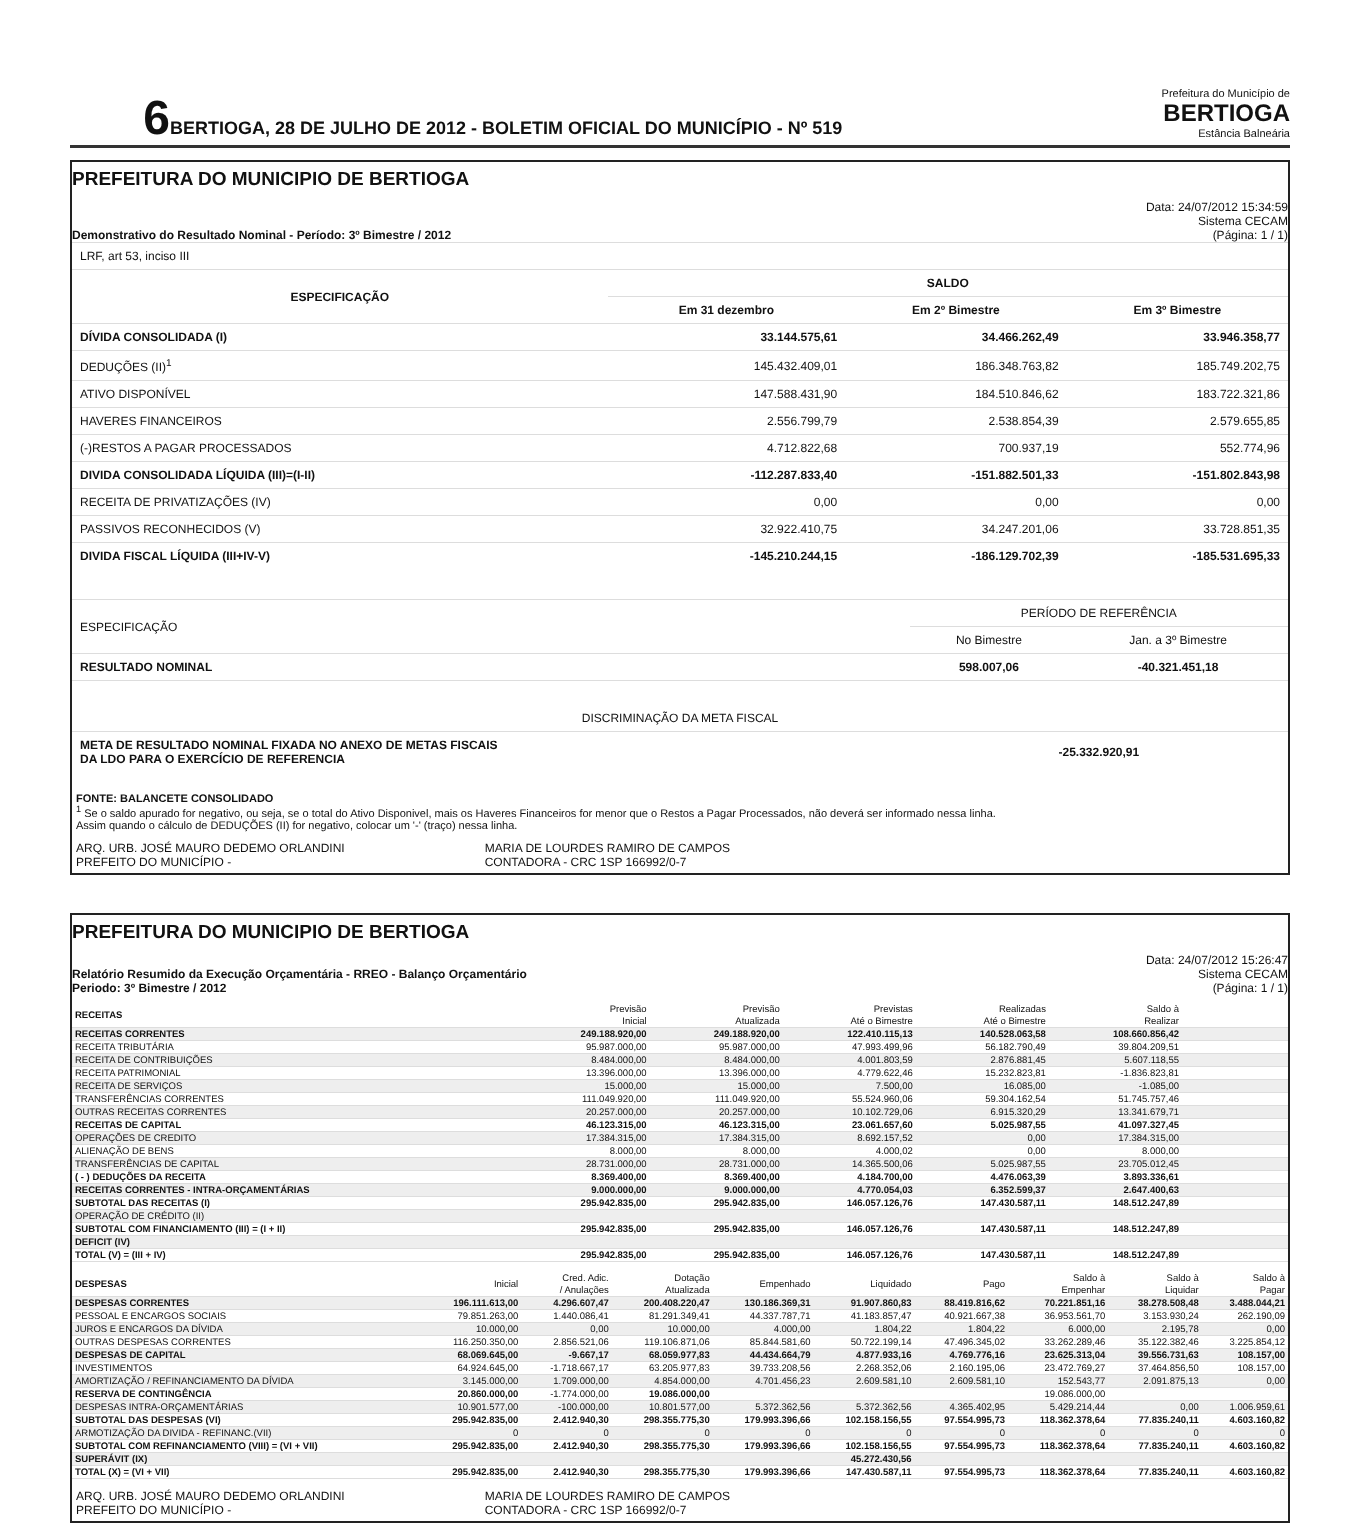6
BERTIOGA, 28 DE JULHO DE 2012 - BOLETIM OFICIAL DO MUNICÍPIO - Nº 519
Prefeitura do Município de
BERTIOGA
Estância Balneária
PREFEITURA DO MUNICIPIO DE BERTIOGA
Demonstrativo do Resultado Nominal - Período: 3º Bimestre / 2012
Data: 24/07/2012 15:34:59
Sistema CECAM
(Página: 1 / 1)
| LRF, art 53, inciso III | | | |
| ESPECIFICAÇÃO | SALDO | | |
| | Em 31 dezembro | Em 2º Bimestre | Em 3º Bimestre |
| DÍVIDA CONSOLIDADA (I) | 33.144.575,61 | 34.466.262,49 | 33.946.358,77 |
| DEDUÇÕES (II)<sup>1</sup> | 145.432.409,01 | 186.348.763,82 | 185.749.202,75 |
| ATIVO DISPONÍVEL | 147.588.431,90 | 184.510.846,62 | 183.722.321,86 |
| HAVERES FINANCEIROS | 2.556.799,79 | 2.538.854,39 | 2.579.655,85 |
| (-)RESTOS A PAGAR PROCESSADOS | 4.712.822,68 | 700.937,19 | 552.774,96 |
| DIVIDA CONSOLIDADA LÍQUIDA (III)=(I-II) | -112.287.833,40 | -151.882.501,33 | -151.802.843,98 |
| RECEITA DE PRIVATIZAÇÕES (IV) | 0,00 | 0,00 | 0,00 |
| PASSIVOS RECONHECIDOS (V) | 32.922.410,75 | 34.247.201,06 | 33.728.851,35 |
| DIVIDA FISCAL LÍQUIDA (III+IV-V) | -145.210.244,15 | -186.129.702,39 | -185.531.695,33 |
| ESPECIFICAÇÃO | PERÍODO DE REFERÊNCIA | |
| | No Bimestre | Jan. a 3º Bimestre |
| RESULTADO NOMINAL | 598.007,06 | -40.321.451,18 |
| DISCRIMINAÇÃO DA META FISCAL | | |
| META DE RESULTADO NOMINAL FIXADA NO ANEXO DE METAS FISCAIS DA LDO PARA O EXERCÍCIO DE REFERENCIA | -25.332.920,91 | |
FONTE: BALANCETE CONSOLIDADO
<sup>1</sup> Se o saldo apurado for negativo, ou seja, se o total do Ativo Disponivel, mais os Haveres Financeiros for menor que o Restos a Pagar Processados, não deverá ser informado nessa linha.
Assim quando o cálculo de DEDUÇÕES (II) for negativo, colocar um '-' (traço) nessa linha.
ARQ. URB. JOSÉ MAURO DEDEMO ORLANDINI
PREFEITO DO MUNICÍPIO -
MARIA DE LOURDES RAMIRO DE CAMPOS
CONTADORA - CRC 1SP 166992/0-7
PREFEITURA DO MUNICIPIO DE BERTIOGA
Relatório Resumido da Execução Orçamentária - RREO - Balanço Orçamentário
Periodo: 3º Bimestre / 2012
Data: 24/07/2012 15:26:47
Sistema CECAM
(Página: 1 / 1)
| RECEITAS | Previsão Inicial | Previsão Atualizada | Previstas Até o Bimestre | Realizadas Até o Bimestre | Saldo à Realizar | |
| --- | --- | --- | --- | --- | --- | --- |
| RECEITAS CORRENTES | 249.188.920,00 | 249.188.920,00 | 122.410.115,13 | 140.528.063,58 | 108.660.856,42 | |
| RECEITA TRIBUTÁRIA | 95.987.000,00 | 95.987.000,00 | 47.993.499,96 | 56.182.790,49 | 39.804.209,51 | |
| RECEITA DE CONTRIBUIÇÕES | 8.484.000,00 | 8.484.000,00 | 4.001.803,59 | 2.876.881,45 | 5.607.118,55 | |
| RECEITA PATRIMONIAL | 13.396.000,00 | 13.396.000,00 | 4.779.622,46 | 15.232.823,81 | -1.836.823,81 | |
| RECEITA DE SERVIÇOS | 15.000,00 | 15.000,00 | 7.500,00 | 16.085,00 | -1.085,00 | |
| TRANSFERÊNCIAS CORRENTES | 111.049.920,00 | 111.049.920,00 | 55.524.960,06 | 59.304.162,54 | 51.745.757,46 | |
| OUTRAS RECEITAS CORRENTES | 20.257.000,00 | 20.257.000,00 | 10.102.729,06 | 6.915.320,29 | 13.341.679,71 | |
| RECEITAS DE CAPITAL | 46.123.315,00 | 46.123.315,00 | 23.061.657,60 | 5.025.987,55 | 41.097.327,45 | |
| OPERAÇÕES DE CREDITO | 17.384.315,00 | 17.384.315,00 | 8.692.157,52 | 0,00 | 17.384.315,00 | |
| ALIENAÇÃO DE BENS | 8.000,00 | 8.000,00 | 4.000,02 | 0,00 | 8.000,00 | |
| TRANSFERÊNCIAS DE CAPITAL | 28.731.000,00 | 28.731.000,00 | 14.365.500,06 | 5.025.987,55 | 23.705.012,45 | |
| ( - ) DEDUÇÕES DA RECEITA | 8.369.400,00 | 8.369.400,00 | 4.184.700,00 | 4.476.063,39 | 3.893.336,61 | |
| RECEITAS CORRENTES - INTRA-ORÇAMENTÁRIAS | 9.000.000,00 | 9.000.000,00 | 4.770.054,03 | 6.352.599,37 | 2.647.400,63 | |
| SUBTOTAL DAS RECEITAS (I) | 295.942.835,00 | 295.942.835,00 | 146.057.126,76 | 147.430.587,11 | 148.512.247,89 | |
| OPERAÇÃO DE CRÉDITO (II) | | | | | | |
| SUBTOTAL COM FINANCIAMENTO (III) = (I + II) | 295.942.835,00 | 295.942.835,00 | 146.057.126,76 | 147.430.587,11 | 148.512.247,89 | |
| DEFICIT (IV) | | | | | | |
| TOTAL (V) = (III + IV) | 295.942.835,00 | 295.942.835,00 | 146.057.126,76 | 147.430.587,11 | 148.512.247,89 | |
| DESPESAS | Inicial | Cred. Adic. / Anulações | Dotação Atualizada | Empenhado | Liquidado | Pago | Saldo à Empenhar | Saldo à Liquidar | Saldo à Pagar |
| --- | --- | --- | --- | --- | --- | --- | --- | --- | --- |
| DESPESAS CORRENTES | 196.111.613,00 | 4.296.607,47 | 200.408.220,47 | 130.186.369,31 | 91.907.860,83 | 88.419.816,62 | 70.221.851,16 | 38.278.508,48 | 3.488.044,21 |
| PESSOAL E ENCARGOS SOCIAIS | 79.851.263,00 | 1.440.086,41 | 81.291.349,41 | 44.337.787,71 | 41.183.857,47 | 40.921.667,38 | 36.953.561,70 | 3.153.930,24 | 262.190,09 |
| JUROS E ENCARGOS DA DÍVIDA | 10.000,00 | 0,00 | 10.000,00 | 4.000,00 | 1.804,22 | 1.804,22 | 6.000,00 | 2.195,78 | 0,00 |
| OUTRAS DESPESAS CORRENTES | 116.250.350,00 | 2.856.521,06 | 119.106.871,06 | 85.844.581,60 | 50.722.199,14 | 47.496.345,02 | 33.262.289,46 | 35.122.382,46 | 3.225.854,12 |
| DESPESAS DE CAPITAL | 68.069.645,00 | -9.667,17 | 68.059.977,83 | 44.434.664,79 | 4.877.933,16 | 4.769.776,16 | 23.625.313,04 | 39.556.731,63 | 108.157,00 |
| INVESTIMENTOS | 64.924.645,00 | -1.718.667,17 | 63.205.977,83 | 39.733.208,56 | 2.268.352,06 | 2.160.195,06 | 23.472.769,27 | 37.464.856,50 | 108.157,00 |
| AMORTIZAÇÃO / REFINANCIAMENTO DA DÍVIDA | 3.145.000,00 | 1.709.000,00 | 4.854.000,00 | 4.701.456,23 | 2.609.581,10 | 2.609.581,10 | 152.543,77 | 2.091.875,13 | 0,00 |
| RESERVA DE CONTINGÊNCIA | 20.860.000,00 | -1.774.000,00 | 19.086.000,00 | | | | 19.086.000,00 | | |
| DESPESAS INTRA-ORÇAMENTÁRIAS | 10.901.577,00 | -100.000,00 | 10.801.577,00 | 5.372.362,56 | 5.372.362,56 | 4.365.402,95 | 5.429.214,44 | 0,00 | 1.006.959,61 |
| SUBTOTAL DAS DESPESAS (VI) | 295.942.835,00 | 2.412.940,30 | 298.355.775,30 | 179.993.396,66 | 102.158.156,55 | 97.554.995,73 | 118.362.378,64 | 77.835.240,11 | 4.603.160,82 |
| ARMOTIZAÇÃO DA DIVIDA - REFINANC.(VII) | 0 | 0 | 0 | 0 | 0 | 0 | 0 | 0 | 0 |
| SUBTOTAL COM REFINANCIAMENTO (VIII) = (VI + VII) | 295.942.835,00 | 2.412.940,30 | 298.355.775,30 | 179.993.396,66 | 102.158.156,55 | 97.554.995,73 | 118.362.378,64 | 77.835.240,11 | 4.603.160,82 |
| SUPERÁVIT (IX) | | | | | 45.272.430,56 | | | | |
| TOTAL (X) = (VI + VII) | 295.942.835,00 | 2.412.940,30 | 298.355.775,30 | 179.993.396,66 | 147.430.587,11 | 97.554.995,73 | 118.362.378,64 | 77.835.240,11 | 4.603.160,82 |
ARQ. URB. JOSÉ MAURO DEDEMO ORLANDINI
PREFEITO DO MUNICÍPIO -
MARIA DE LOURDES RAMIRO DE CAMPOS
CONTADORA - CRC 1SP 166992/0-7